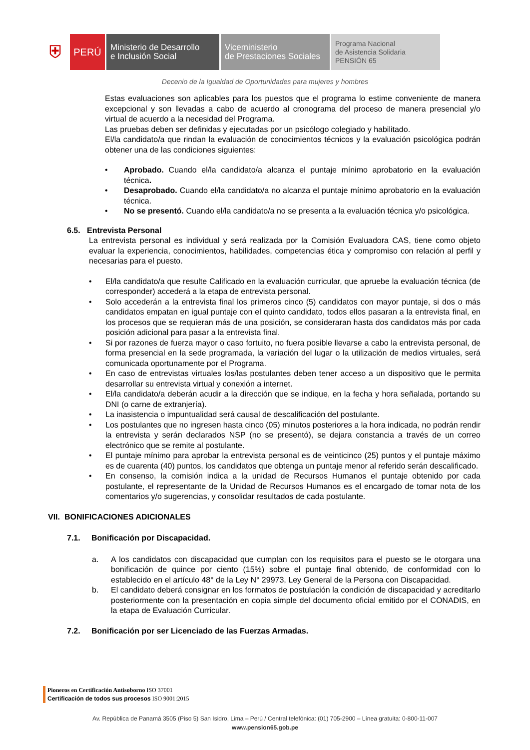⛨
PERÚ
Ministerio de Desarrollo
e Inclusión Social
Viceministerio
de Prestaciones Sociales
Programa Nacional
de Asistencia Solidaria
PENSIÓN 65
Decenio de la Igualdad de Oportunidades para mujeres y hombres
Estas evaluaciones son aplicables para los puestos que el programa lo estime conveniente de manera excepcional y son llevadas a cabo de acuerdo al cronograma del proceso de manera presencial y/o virtual de acuerdo a la necesidad del Programa.
Las pruebas deben ser definidas y ejecutadas por un psicólogo colegiado y habilitado.
El/la candidato/a que rindan la evaluación de conocimientos técnicos y la evaluación psicológica podrán obtener una de las condiciones siguientes:
• Aprobado. Cuando el/la candidato/a alcanza el puntaje mínimo aprobatorio en la evaluación técnica.
• Desaprobado. Cuando el/la candidato/a no alcanza el puntaje mínimo aprobatorio en la evaluación técnica.
• No se presentó. Cuando el/la candidato/a no se presenta a la evaluación técnica y/o psicológica.
6.5. Entrevista Personal
La entrevista personal es individual y será realizada por la Comisión Evaluadora CAS, tiene como objeto evaluar la experiencia, conocimientos, habilidades, competencias ética y compromiso con relación al perfil y necesarias para el puesto.
• El/la candidato/a que resulte Calificado en la evaluación curricular, que apruebe la evaluación técnica (de corresponder) accederá a la etapa de entrevista personal.
• Solo accederán a la entrevista final los primeros cinco (5) candidatos con mayor puntaje, si dos o más candidatos empatan en igual puntaje con el quinto candidato, todos ellos pasaran a la entrevista final, en los procesos que se requieran más de una posición, se consideraran hasta dos candidatos más por cada posición adicional para pasar a la entrevista final.
• Si por razones de fuerza mayor o caso fortuito, no fuera posible llevarse a cabo la entrevista personal, de forma presencial en la sede programada, la variación del lugar o la utilización de medios virtuales, será comunicada oportunamente por el Programa.
• En caso de entrevistas virtuales los/las postulantes deben tener acceso a un dispositivo que le permita desarrollar su entrevista virtual y conexión a internet.
• El/la candidato/a deberán acudir a la dirección que se indique, en la fecha y hora señalada, portando su DNI (o carne de extranjería).
• La inasistencia o impuntualidad será causal de descalificación del postulante.
• Los postulantes que no ingresen hasta cinco (05) minutos posteriores a la hora indicada, no podrán rendir la entrevista y serán declarados NSP (no se presentó), se dejara constancia a través de un correo electrónico que se remite al postulante.
• El puntaje mínimo para aprobar la entrevista personal es de veinticinco (25) puntos y el puntaje máximo es de cuarenta (40) puntos, los candidatos que obtenga un puntaje menor al referido serán descalificado.
• En consenso, la comisión indica a la unidad de Recursos Humanos el puntaje obtenido por cada postulante, el representante de la Unidad de Recursos Humanos es el encargado de tomar nota de los comentarios y/o sugerencias, y consolidar resultados de cada postulante.
VII. BONIFICACIONES ADICIONALES
7.1. Bonificación por Discapacidad.
a. A los candidatos con discapacidad que cumplan con los requisitos para el puesto se le otorgara una bonificación de quince por ciento (15%) sobre el puntaje final obtenido, de conformidad con lo establecido en el artículo 48° de la Ley N° 29973, Ley General de la Persona con Discapacidad.
b. El candidato deberá consignar en los formatos de postulación la condición de discapacidad y acreditarlo posteriormente con la presentación en copia simple del documento oficial emitido por el CONADIS, en la etapa de Evaluación Curricular.
7.2. Bonificación por ser Licenciado de las Fuerzas Armadas.
Pioneros en Certificación Antisoborno ISO 37001
Certificación de todos sus procesos ISO 9001:2015
Av. República de Panamá 3505 (Piso 5) San Isidro, Lima – Perú / Central telefónica: (01) 705-2900 – Línea gratuita: 0-800-11-007
www.pension65.gob.pe